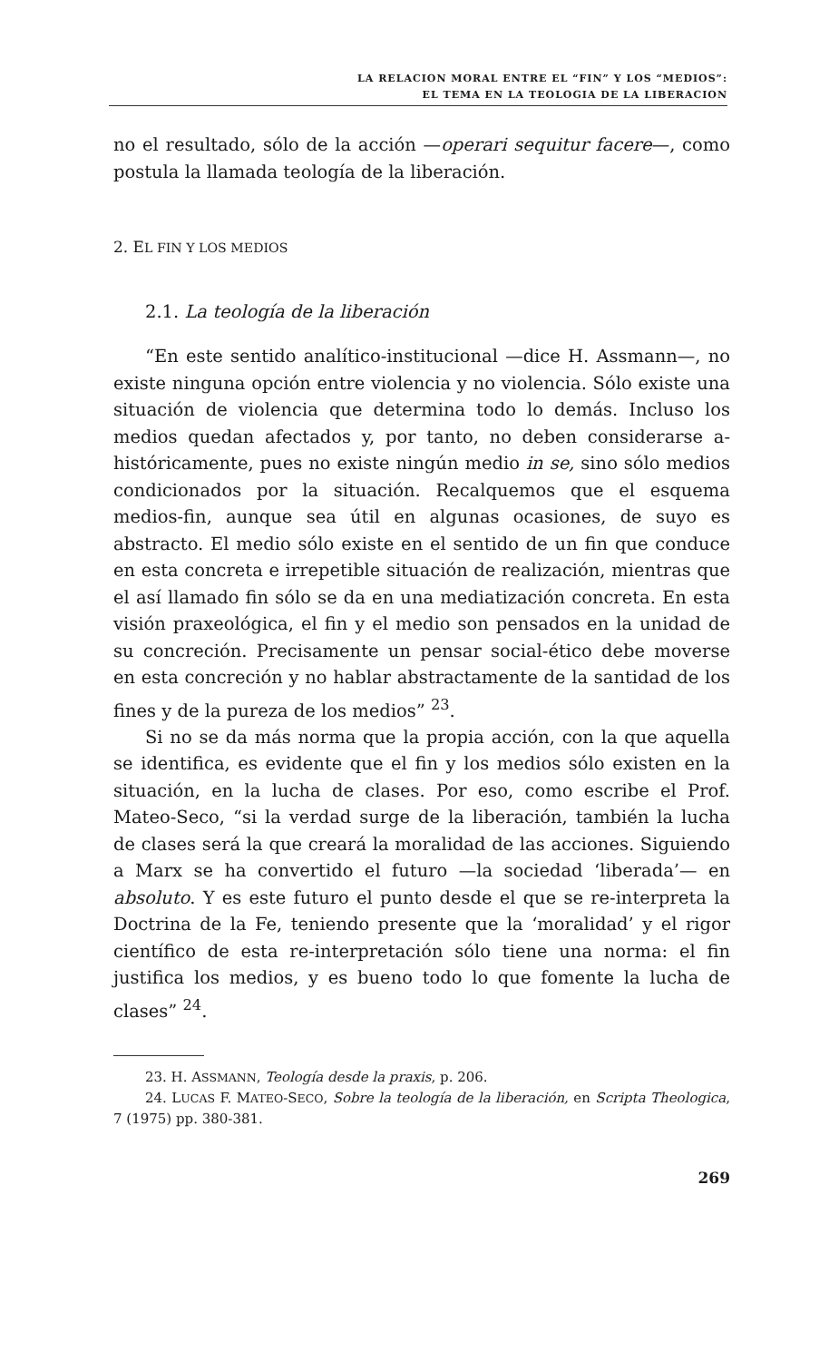LA RELACION MORAL ENTRE EL “FIN” Y LOS “MEDIOS”:
EL TEMA EN LA TEOLOGIA DE LA LIBERACION
no el resultado, sólo de la acción —operari sequitur facere—, como postula la llamada teología de la liberación.
2. EL FIN Y LOS MEDIOS
2.1. La teología de la liberación
“En este sentido analítico-institucional —dice H. Assmann—, no existe ninguna opción entre violencia y no violencia. Sólo existe una situación de violencia que determina todo lo demás. Incluso los medios quedan afectados y, por tanto, no deben considerarse a-históricamente, pues no existe ningún medio in se, sino sólo medios condicionados por la situación. Recalquemos que el esquema medios-fin, aunque sea útil en algunas ocasiones, de suyo es abstracto. El medio sólo existe en el sentido de un fin que conduce en esta concreta e irrepetible situación de realización, mientras que el así llamado fin sólo se da en una mediatización concreta. En esta visión praxeológica, el fin y el medio son pensados en la unidad de su concreción. Precisamente un pensar social-ético debe moverse en esta concreción y no hablar abstractamente de la santidad de los fines y de la pureza de los medios” <sup>23</sup>.
Si no se da más norma que la propia acción, con la que aquella se identifica, es evidente que el fin y los medios sólo existen en la situación, en la lucha de clases. Por eso, como escribe el Prof. Mateo-Seco, “si la verdad surge de la liberación, también la lucha de clases será la que creará la moralidad de las acciones. Siguiendo a Marx se ha convertido el futuro —la sociedad ‘liberada’— en absoluto. Y es este futuro el punto desde el que se re-interpreta la Doctrina de la Fe, teniendo presente que la ‘moralidad’ y el rigor científico de esta re-interpretación sólo tiene una norma: el fin justifica los medios, y es bueno todo lo que fomente la lucha de clases” <sup>24</sup>.
23. H. ASSMANN, Teología desde la praxis, p. 206.
24. LUCAS F. MATEO-SECO, Sobre la teología de la liberación, en Scripta Theologica, 7 (1975) pp. 380-381.
269